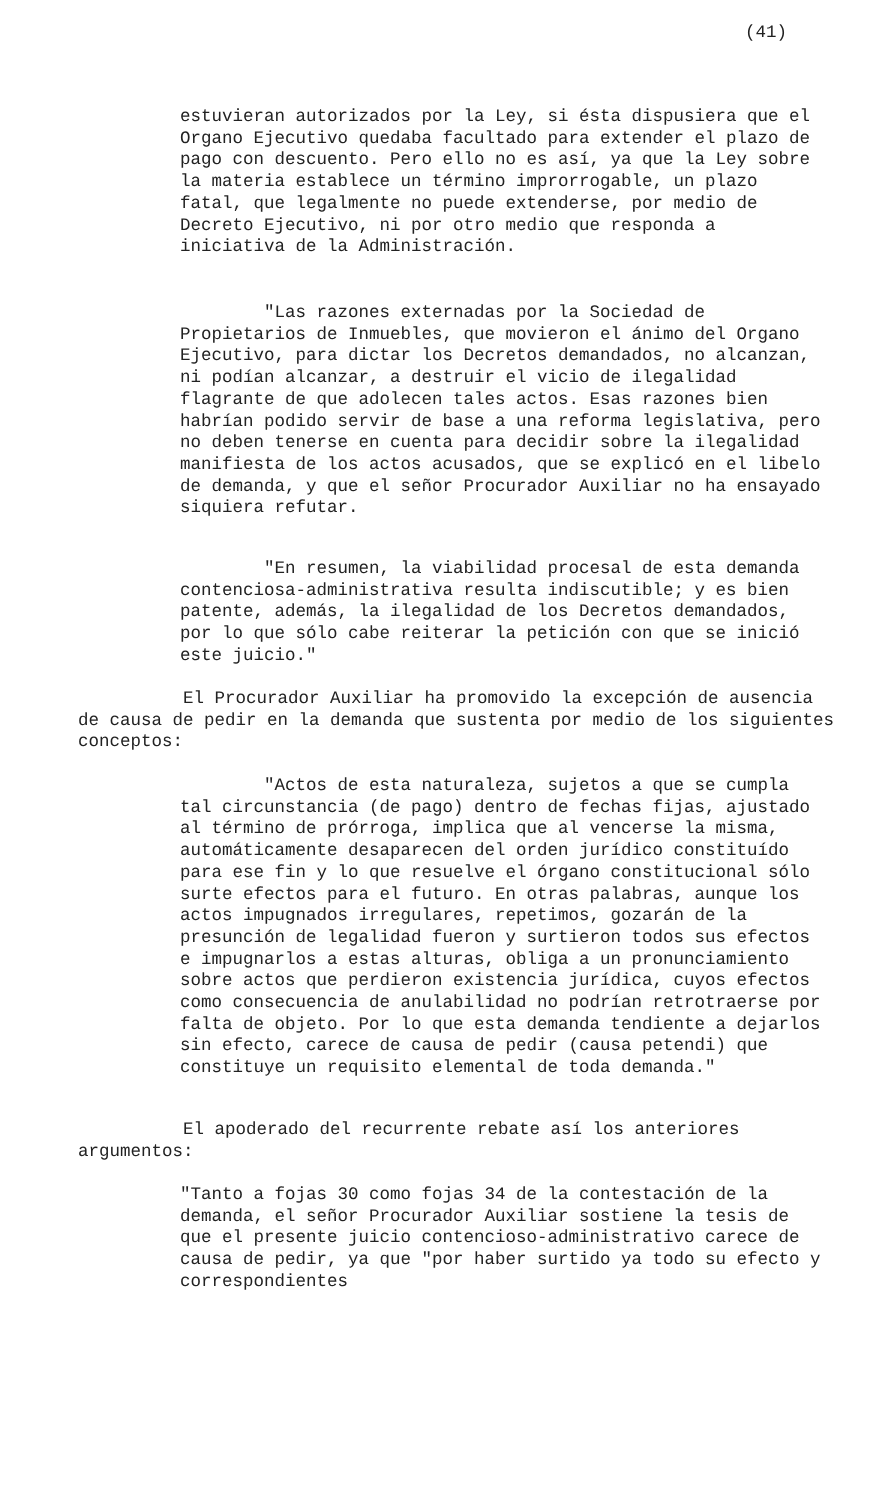(41)
estuvieran autorizados por la Ley, si ésta dispusiera que el Organo Ejecutivo quedaba facultado para extender el plazo de pago con descuento. Pero ello no es así, ya que la Ley sobre la materia establece un término improrrogable, un plazo fatal, que legalmente no puede extenderse, por medio de Decreto Ejecutivo, ni por otro medio que responda a iniciativa de la Administración.
"Las razones externadas por la Sociedad de Propietarios de Inmuebles, que movieron el ánimo del Organo Ejecutivo, para dictar los Decretos demandados, no alcanzan, ni podían alcanzar, a destruir el vicio de ilegalidad flagrante de que adolecen tales actos. Esas razones bien habrían podido servir de base a una reforma legislativa, pero no deben tenerse en cuenta para decidir sobre la ilegalidad manifiesta de los actos acusados, que se explicó en el libelo de demanda, y que el señor Procurador Auxiliar no ha ensayado siquiera refutar.
"En resumen, la viabilidad procesal de esta demanda contenciosa-administrativa resulta indiscutible; y es bien patente, además, la ilegalidad de los Decretos demandados, por lo que sólo cabe reiterar la petición con que se inició este juicio."
El Procurador Auxiliar ha promovido la excepción de ausencia de causa de pedir en la demanda que sustenta por medio de los siguientes conceptos:
"Actos de esta naturaleza, sujetos a que se cumpla tal circunstancia (de pago) dentro de fechas fijas, ajustado al término de prórroga, implica que al vencerse la misma, automáticamente desaparecen del orden jurídico constituído para ese fin y lo que resuelve el órgano constitucional sólo surte efectos para el futuro. En otras palabras, aunque los actos impugnados irregulares, repetimos, gozarán de la presunción de legalidad fueron y surtieron todos sus efectos e impugnarlos a estas alturas, obliga a un pronunciamiento sobre actos que perdieron existencia jurídica, cuyos efectos como consecuencia de anulabilidad no podrían retrotraerse por falta de objeto. Por lo que esta demanda tendiente a dejarlos sin efecto, carece de causa de pedir (causa petendi) que constituye un requisito elemental de toda demanda."
El apoderado del recurrente rebate así los anteriores argumentos:
"Tanto a fojas 30 como fojas 34 de la contestación de la demanda, el señor Procurador Auxiliar sostiene la tesis de que el presente juicio contencioso-administrativo carece de causa de pedir, ya que "por haber surtido ya todo su efecto y correspondientes